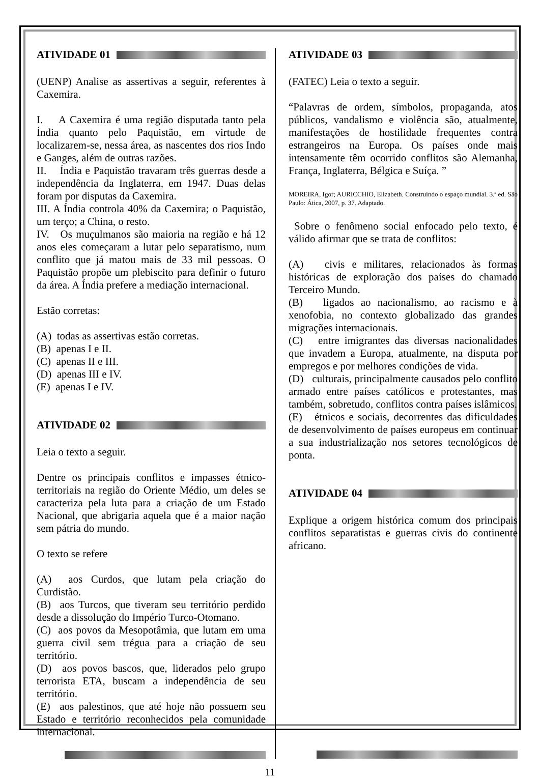ATIVIDADE 01
(UENP) Analise as assertivas a seguir, referentes à Caxemira.
I. A Caxemira é uma região disputada tanto pela Índia quanto pelo Paquistão, em virtude de localizarem-se, nessa área, as nascentes dos rios Indo e Ganges, além de outras razões.
II. Índia e Paquistão travaram três guerras desde a independência da Inglaterra, em 1947. Duas delas foram por disputas da Caxemira.
III. A Índia controla 40% da Caxemira; o Paquistão, um terço; a China, o resto.
IV. Os muçulmanos são maioria na região e há 12 anos eles começaram a lutar pelo separatismo, num conflito que já matou mais de 33 mil pessoas. O Paquistão propõe um plebiscito para definir o futuro da área. A Índia prefere a mediação internacional.
Estão corretas:
(A) todas as assertivas estão corretas.
(B) apenas I e II.
(C) apenas II e III.
(D) apenas III e IV.
(E) apenas I e IV.
ATIVIDADE 02
Leia o texto a seguir.
Dentre os principais conflitos e impasses étnico-territoriais na região do Oriente Médio, um deles se caracteriza pela luta para a criação de um Estado Nacional, que abrigaria aquela que é a maior nação sem pátria do mundo.
O texto se refere
(A) aos Curdos, que lutam pela criação do Curdistão.
(B) aos Turcos, que tiveram seu território perdido desde a dissolução do Império Turco-Otomano.
(C) aos povos da Mesopotâmia, que lutam em uma guerra civil sem trégua para a criação de seu território.
(D) aos povos bascos, que, liderados pelo grupo terrorista ETA, buscam a independência de seu território.
(E) aos palestinos, que até hoje não possuem seu Estado e território reconhecidos pela comunidade internacional.
ATIVIDADE 03
(FATEC) Leia o texto a seguir.
“Palavras de ordem, símbolos, propaganda, atos públicos, vandalismo e violência são, atualmente, manifestações de hostilidade frequentes contra estrangeiros na Europa. Os países onde mais intensamente têm ocorrido conflitos são Alemanha, França, Inglaterra, Bélgica e Suíça. ”
MOREIRA, Igor; AURICCHIO, Elizabeth. Construindo o espaço mundial. 3.ª ed. São Paulo: Ática, 2007, p. 37. Adaptado.
Sobre o fenômeno social enfocado pelo texto, é válido afirmar que se trata de conflitos:
(A) civis e militares, relacionados às formas históricas de exploração dos países do chamado Terceiro Mundo.
(B) ligados ao nacionalismo, ao racismo e à xenofobia, no contexto globalizado das grandes migrações internacionais.
(C) entre imigrantes das diversas nacionalidades que invadem a Europa, atualmente, na disputa por empregos e por melhores condições de vida.
(D) culturais, principalmente causados pelo conflito armado entre países católicos e protestantes, mas também, sobretudo, conflitos contra países islâmicos.
(E) étnicos e sociais, decorrentes das dificuldades de desenvolvimento de países europeus em continuar a sua industrialização nos setores tecnológicos de ponta.
ATIVIDADE 04
Explique a origem histórica comum dos principais conflitos separatistas e guerras civis do continente africano.
11